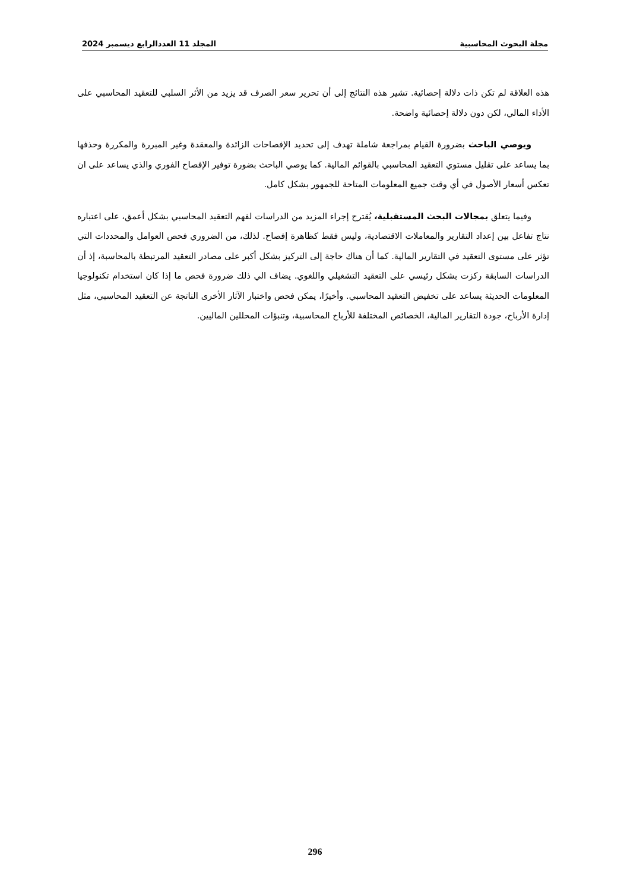مجلة البحوث المحاسبية المجلد 11 العددالرابع ديسمبر 2024
هذه العلاقة لم تكن ذات دلالة إحصائية. تشير هذه النتائج إلى أن تحرير سعر الصرف قد يزيد من الأثر السلبي للتعقيد المحاسبي على الأداء المالي، لكن دون دلالة إحصائية واضحة.
ويوصي الباحث بضرورة القيام بمراجعة شاملة تهدف إلى تحديد الإفصاحات الزائدة والمعقدة وغير المبررة والمكررة وحذفها بما يساعد على تقليل مستوي التعقيد المحاسبي بالقوائم المالية. كما يوصي الباحث بضورة توفير الإفصاح الفوري والذي يساعد على ان تعكس أسعار الأصول في أي وقت جميع المعلومات المتاحة للجمهور بشكل كامل.
وفيما يتعلق بمجالات البحث المستقبلية، يُقترح إجراء المزيد من الدراسات لفهم التعقيد المحاسبي بشكل أعمق، على اعتباره نتاج تفاعل بين إعداد التقارير والمعاملات الاقتصادية، وليس فقط كظاهرة إفصاح. لذلك، من الضروري فحص العوامل والمحددات التي تؤثر على مستوى التعقيد في التقارير المالية. كما أن هناك حاجة إلى التركيز بشكل أكبر على مصادر التعقيد المرتبطة بالمحاسبة، إذ أن الدراسات السابقة ركزت بشكل رئيسي على التعقيد التشغيلي واللغوي. يضاف الي ذلك ضرورة فحص ما إذا كان استخدام تكنولوجيا المعلومات الحديثة يساعد على تخفيض التعقيد المحاسبي. وأخيرًا، يمكن فحص واختبار الآثار الأخرى الناتجة عن التعقيد المحاسبي، مثل إدارة الأرباح، جودة التقارير المالية، الخصائص المختلفة للأرباح المحاسبية، وتنبؤات المحللين الماليين.
296